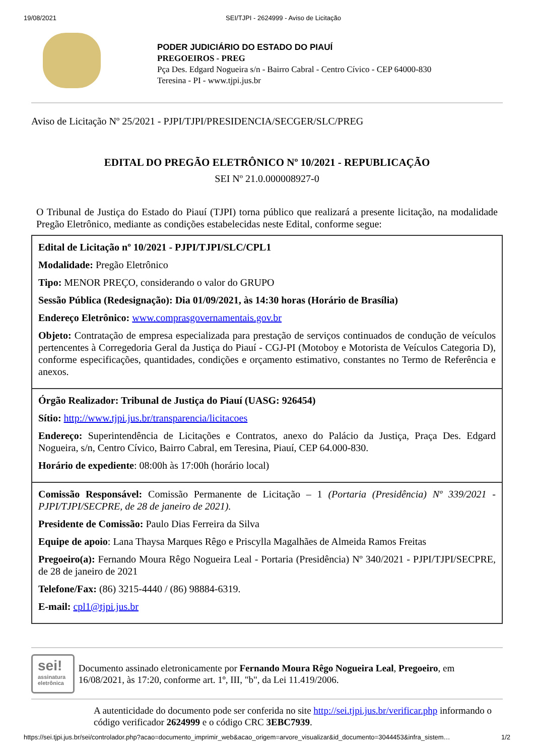19/08/2021 SEI/TJPI - 2624999 - Aviso de Licitação
PODER JUDICIÁRIO DO ESTADO DO PIAUÍ
PREGOEIROS - PREG
Pça Des. Edgard Nogueira s/n - Bairro Cabral - Centro Cívico - CEP 64000-830
Teresina - PI - www.tjpi.jus.br
Aviso de Licitação Nº 25/2021 - PJPI/TJPI/PRESIDENCIA/SECGER/SLC/PREG
EDITAL DO PREGÃO ELETRÔNICO Nº 10/2021 - REPUBLICAÇÃO
SEI Nº 21.0.000008927-0
O Tribunal de Justiça do Estado do Piauí (TJPI) torna público que realizará a presente licitação, na modalidade Pregão Eletrônico, mediante as condições estabelecidas neste Edital, conforme segue:
| Edital de Licitação nº 10/2021 - PJPI/TJPI/SLC/CPL1 Modalidade: Pregão Eletrônico Tipo: MENOR PREÇO, considerando o valor do GRUPO Sessão Pública (Redesignação): Dia 01/09/2021, às 14:30 horas (Horário de Brasília) Endereço Eletrônico: www.comprasgovernamentais.gov.br Objeto: Contratação de empresa especializada para prestação de serviços continuados de condução de veículos pertencentes à Corregedoria Geral da Justiça do Piauí - CGJ-PI (Motoboy e Motorista de Veículos Categoria D), conforme especificações, quantidades, condições e orçamento estimativo, constantes no Termo de Referência e anexos. |
| Órgão Realizador: Tribunal de Justiça do Piauí (UASG: 926454) Sítio: http://www.tjpi.jus.br/transparencia/licitacoes Endereço: Superintendência de Licitações e Contratos, anexo do Palácio da Justiça, Praça Des. Edgard Nogueira, s/n, Centro Cívico, Bairro Cabral, em Teresina, Piauí, CEP 64.000-830. Horário de expediente : 08:00h às 17:00h (horário local) |
| Comissão Responsável: Comissão Permanente de Licitação – 1 (Portaria (Presidência) Nº 339/2021 - PJPI/TJPI/SECPRE, de 28 de janeiro de 2021). Presidente de Comissão: Paulo Dias Ferreira da Silva Equipe de apoio : Lana Thaysa Marques Rêgo e Priscylla Magalhães de Almeida Ramos Freitas Pregoeiro(a): Fernando Moura Rêgo Nogueira Leal - Portaria (Presidência) Nº 340/2021 - PJPI/TJPI/SECPRE, de 28 de janeiro de 2021 Telefone/Fax: (86) 3215-4440 / (86) 98884-6319. E-mail: cpl1@tjpi.jus.br |
sei!
assinatura eletrônica
Documento assinado eletronicamente por Fernando Moura Rêgo Nogueira Leal, Pregoeiro, em 16/08/2021, às 17:20, conforme art. 1º, III, "b", da Lei 11.419/2006.
A autenticidade do documento pode ser conferida no site http://sei.tjpi.jus.br/verificar.php informando o código verificador 2624999 e o código CRC 3EBC7939.
https://sei.tjpi.jus.br/sei/controlador.php?acao=documento_imprimir_web&acao_origem=arvore_visualizar&id_documento=3044453&infra_sistem… 1/2